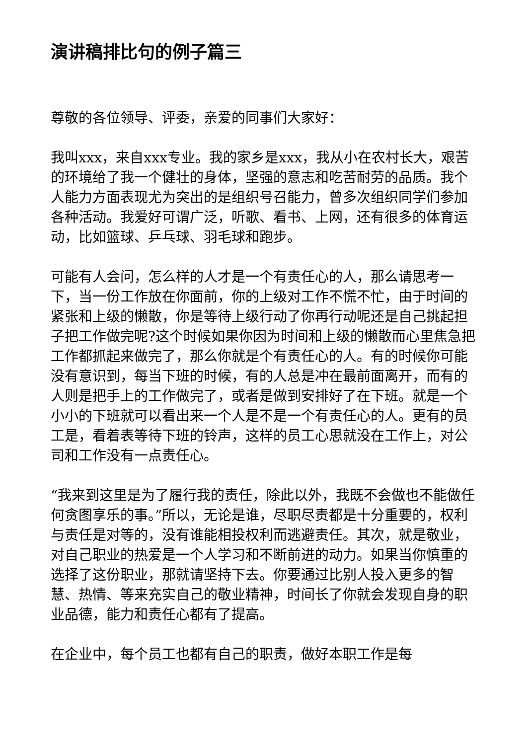演讲稿排比句的例子篇三
尊敬的各位领导、评委，亲爱的同事们大家好：
我叫xxx，来自xxx专业。我的家乡是xxx，我从小在农村长大，艰苦的环境给了我一个健壮的身体，坚强的意志和吃苦耐劳的品质。我个人能力方面表现尤为突出的是组织号召能力，曾多次组织同学们参加各种活动。我爱好可谓广泛，听歌、看书、上网，还有很多的体育运动，比如篮球、乒乓球、羽毛球和跑步。
可能有人会问，怎么样的人才是一个有责任心的人，那么请思考一下，当一份工作放在你面前，你的上级对工作不慌不忙，由于时间的紧张和上级的懒散，你是等待上级行动了你再行动呢还是自己挑起担子把工作做完呢?这个时候如果你因为时间和上级的懒散而心里焦急把工作都抓起来做完了，那么你就是个有责任心的人。有的时候你可能没有意识到，每当下班的时候，有的人总是冲在最前面离开，而有的人则是把手上的工作做完了，或者是做到安排好了在下班。就是一个小小的下班就可以看出来一个人是不是一个有责任心的人。更有的员工是，看着表等待下班的铃声，这样的员工心思就没在工作上，对公司和工作没有一点责任心。
“我来到这里是为了履行我的责任，除此以外，我既不会做也不能做任何贪图享乐的事。”所以，无论是谁，尽职尽责都是十分重要的，权利与责任是对等的，没有谁能相投权利而逃避责任。其次，就是敬业，对自己职业的热爱是一个人学习和不断前进的动力。如果当你慎重的选择了这份职业，那就请坚持下去。你要通过比别人投入更多的智慧、热情、等来充实自己的敬业精神，时间长了你就会发现自身的职业品德，能力和责任心都有了提高。
在企业中，每个员工也都有自己的职责，做好本职工作是每